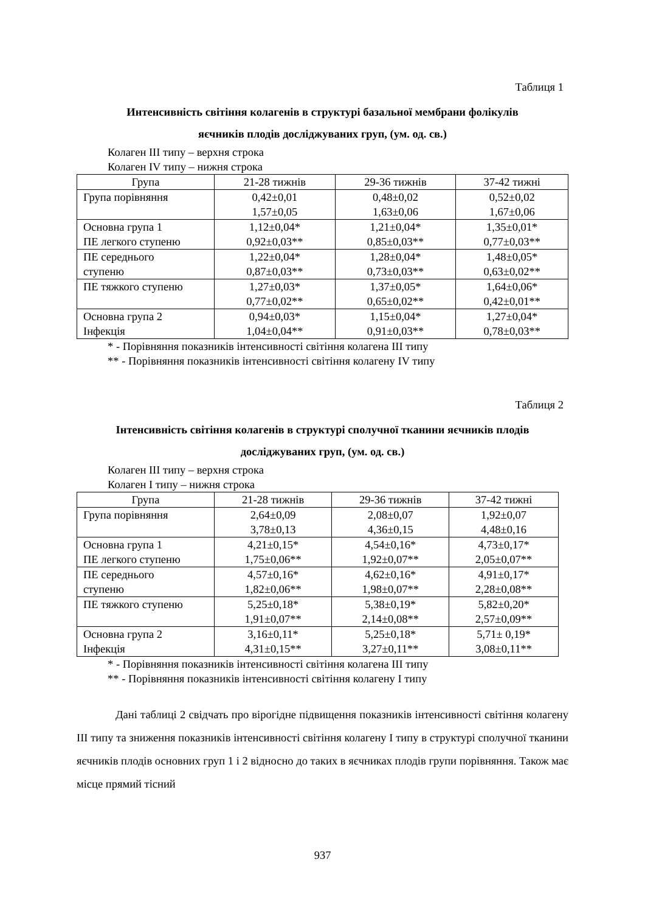Таблиця 1
Интенсивність світіння колагенів в структурі базальної мембрани фолікулів
яєчників плодів досліджуваних груп, (ум. од. св.)
Колаген III типу – верхня строка
Колаген IV типу – нижня строка
| Група | 21-28 тижнів | 29-36 тижнів | 37-42 тижні |
| Група порівняння | 0,42±0,01 1,57±0,05 | 0,48±0,02 1,63±0,06 | 0,52±0,02 1,67±0,06 |
| Основна група 1 ПЕ легкого ступеню | 1,12±0,04* 0,92±0,03** | 1,21±0,04* 0,85±0,03** | 1,35±0,01* 0,77±0,03** |
| ПЕ середнього ступеню | 1,22±0,04* 0,87±0,03** | 1,28±0,04* 0,73±0,03** | 1,48±0,05* 0,63±0,02** |
| ПЕ тяжкого ступеню | 1,27±0,03* 0,77±0,02** | 1,37±0,05* 0,65±0,02** | 1,64±0,06* 0,42±0,01** |
| Основна група 2 Інфекція | 0,94±0,03* 1,04±0,04** | 1,15±0,04* 0,91±0,03** | 1,27±0,04* 0,78±0,03** |
* - Порівняння показників інтенсивності світіння колагена III типу
** - Порівняння показників інтенсивності світіння колагену IV типу
Таблиця 2
Інтенсивність світіння колагенів в структурі сполучної тканини яєчників плодів
досліджуваних груп, (ум. од. св.)
Колаген III типу – верхня строка
Колаген I типу – нижня строка
| Група | 21-28 тижнів | 29-36 тижнів | 37-42 тижні |
| Група порівняння | 2,64±0,09 3,78±0,13 | 2,08±0,07 4,36±0,15 | 1,92±0,07 4,48±0,16 |
| Основна група 1 ПЕ легкого ступеню | 4,21±0,15* 1,75±0,06** | 4,54±0,16* 1,92±0,07** | 4,73±0,17* 2,05±0,07** |
| ПЕ середнього ступеню | 4,57±0,16* 1,82±0,06** | 4,62±0,16* 1,98±0,07** | 4,91±0,17* 2,28±0,08** |
| ПЕ тяжкого ступеню | 5,25±0,18* 1,91±0,07** | 5,38±0,19* 2,14±0,08** | 5,82±0,20* 2,57±0,09** |
| Основна група 2 Інфекція | 3,16±0,11* 4,31±0,15** | 5,25±0,18* 3,27±0,11** | 5,71± 0,19* 3,08±0,11** |
* - Порівняння показників інтенсивності світіння колагена III типу
** - Порівняння показників інтенсивності світіння колагену I типу
Дані таблиці 2 свідчать про вірогідне підвищення показників інтенсивності світіння колагену III типу та зниження показників інтенсивності світіння колагену I типу в структурі сполучної тканини яєчників плодів основних груп 1 і 2 відносно до таких в яєчниках плодів групи порівняння. Також має місце прямий тісний
937